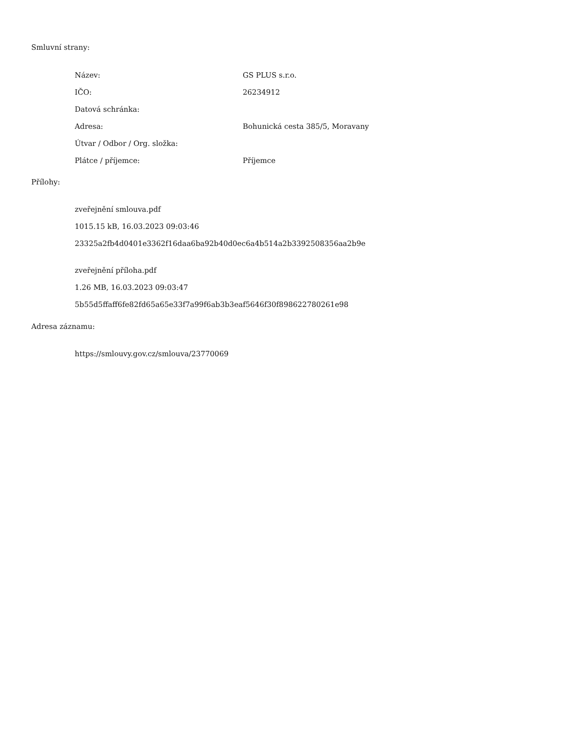Smluvní strany:
| Název: | GS PLUS s.r.o. |
| IČO: | 26234912 |
| Datová schránka: | |
| Adresa: | Bohunická cesta 385/5, Moravany |
| Útvar / Odbor / Org. složka: | |
| Plátce / příjemce: | Příjemce |
Přílohy:
zveřejnění smlouva.pdf
1015.15 kB, 16.03.2023 09:03:46
23325a2fb4d0401e3362f16daa6ba92b40d0ec6a4b514a2b3392508356aa2b9e
zveřejnění příloha.pdf
1.26 MB, 16.03.2023 09:03:47
5b55d5ffaff6fe82fd65a65e33f7a99f6ab3b3eaf5646f30f898622780261e98
Adresa záznamu:
https://smlouvy.gov.cz/smlouva/23770069